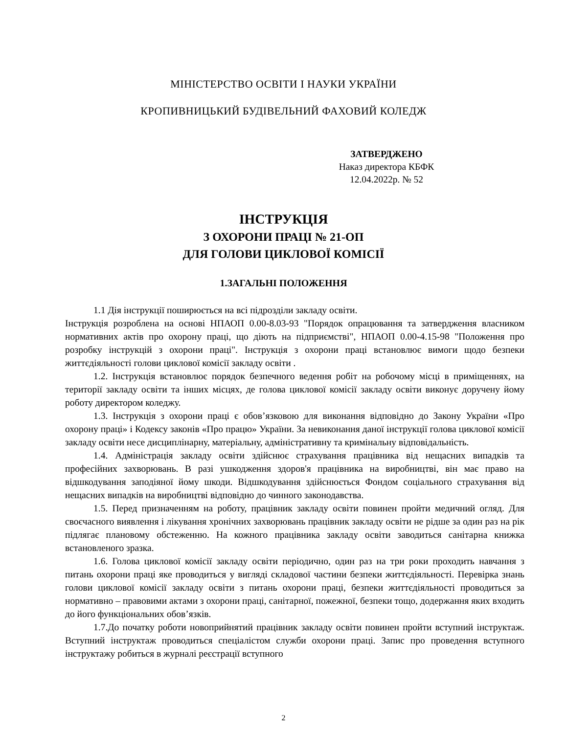МІНІСТЕРСТВО ОСВІТИ І НАУКИ УКРАЇНИ
КРОПИВНИЦЬКИЙ БУДІВЕЛЬНИЙ ФАХОВИЙ КОЛЕДЖ
ЗАТВЕРДЖЕНО
Наказ директора КБФК
12.04.2022р. № 52
ІНСТРУКЦІЯ
З ОХОРОНИ ПРАЦІ № 21-ОП
ДЛЯ ГОЛОВИ ЦИКЛОВОЇ КОМІСІЇ
1.ЗАГАЛЬНІ ПОЛОЖЕННЯ
1.1 Дія інструкції поширюється на всі підрозділи закладу освіти.
Інструкція розроблена на основі НПАОП 0.00-8.03-93 "Порядок опрацювання та затвердження власником нормативних актів про охорону праці, що діють на підприємстві", НПАОП 0.00-4.15-98 "Положення про розробку інструкцій з охорони праці". Інструкція з охорони праці встановлює вимоги щодо безпеки життєдіяльності голови циклової комісії закладу освіти .
1.2. Інструкція встановлює порядок безпечного ведення робіт на робочому місці в приміщеннях, на території закладу освіти та інших місцях, де голова циклової комісії закладу освіти виконує доручену йому роботу директором коледжу.
1.3. Інструкція з охорони праці є обов’язковою для виконання відповідно до Закону України «Про охорону праці» і Кодексу законів «Про працю» України. За невиконання даної інструкції голова циклової комісії закладу освіти несе дисциплінарну, матеріальну, адміністративну та кримінальну відповідальність.
1.4. Адміністрація закладу освіти здійснює страхування працівника від нещасних випадків та професійних захворювань. В разі ушкодження здоров'я працівника на виробництві, він має право на відшкодування заподіяної йому шкоди. Відшкодування здійснюється Фондом соціального страхування від нещасних випадків на виробництві відповідно до чинного законодавства.
1.5. Перед призначенням на роботу, працівник закладу освіти повинен пройти медичний огляд. Для своєчасного виявлення і лікування хронічних захворювань працівник закладу освіти не рідше за один раз на рік підлягає плановому обстеженню. На кожного працівника закладу освіти заводиться санітарна книжка встановленого зразка.
1.6. Голова циклової комісії закладу освіти періодично, один раз на три роки проходить навчання з питань охорони праці яке проводиться у вигляді складової частини безпеки життєдіяльності. Перевірка знань голови циклової комісії закладу освіти з питань охорони праці, безпеки життєдіяльності проводиться за нормативно – правовими актами з охорони праці, санітарної, пожежної, безпеки тощо, додержання яких входить до його функціональних обов’язків.
1.7.До початку роботи новоприйнятий працівник закладу освіти повинен пройти вступний інструктаж. Вступний інструктаж проводиться спеціалістом служби охорони праці. Запис про проведення вступного інструктажу робиться в журналі реєстрації вступного
2